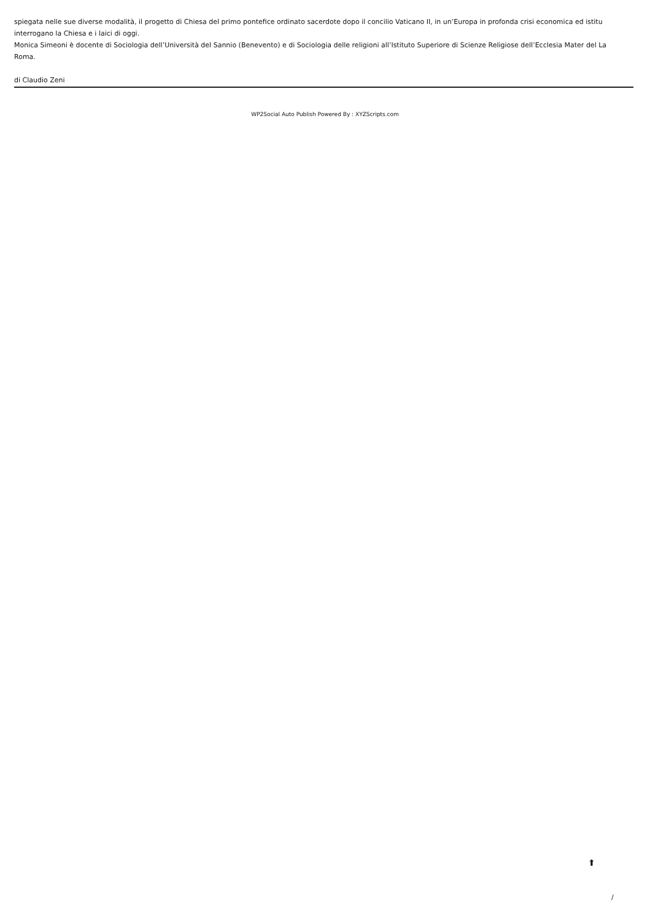spiegata nelle sue diverse modalità, il progetto di Chiesa del primo pontefice ordinato sacerdote dopo il concilio Vaticano II, in un’Europa in profonda crisi economica ed istitu
interrogano la Chiesa e i laici di oggi.
Monica Simeoni è docente di Sociologia dell’Università del Sannio (Benevento) e di Sociologia delle religioni all’Istituto Superiore di Scienze Religiose dell’Ecclesia Mater del La
Roma.
di Claudio Zeni
WP2Social Auto Publish Powered By : XYZScripts.com
⬆
/